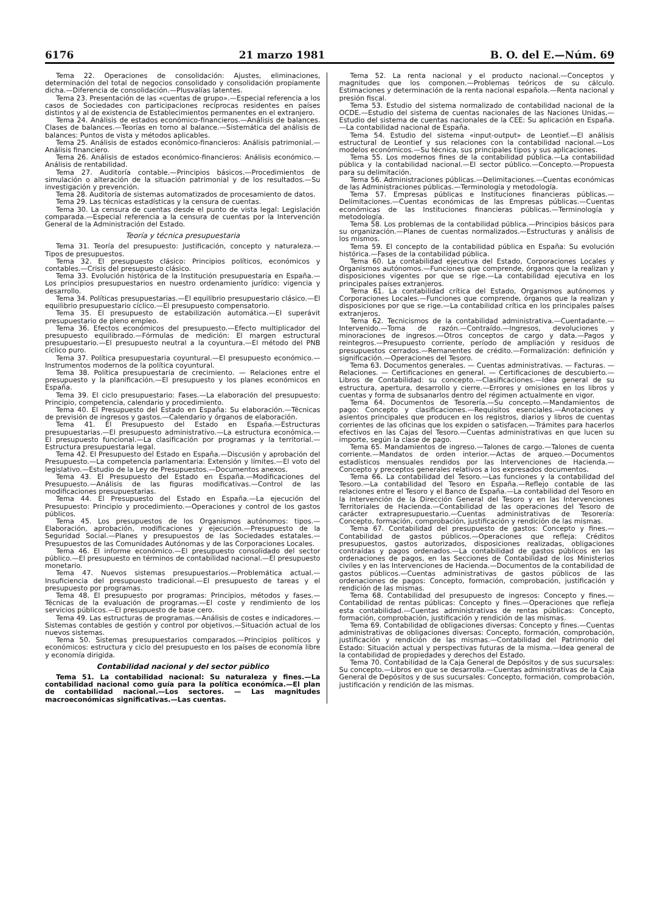6176 21 marzo 1981 B. O. del E.—Núm. 69
Tema 22. Operaciones de consolidación: Ajustes, eliminaciones, determinación del total de negocios consolidado y consolidación propiamente dicha.—Diferencia de consolidación.—Plusvalías latentes.
Tema 23. Presentación de las «cuentas de grupo».—Especial referencia a los casos de Sociedades con participaciones recíprocas residentes en países distintos y al de existencia de Establecimientos permanentes en el extranjero.
Tema 24. Análisis de estados económico-financieros.—Análisis de balances. Clases de balances.—Teorías en torno al balance.—Sistemática del análisis de balances: Puntos de vista y métodos aplicables.
Tema 25. Análisis de estados económico-financieros: Análisis patrimonial.—Análisis financiero.
Tema 26. Análisis de estados económico-financieros: Análisis económico.—Análisis de rentabilidad.
Tema 27. Auditoría contable.—Principios básicos.—Procedimientos de simulación o alteración de la situación patrimonial y de los resultados.—Su investigación y prevención.
Tema 28. Auditoría de sistemas automatizados de procesamiento de datos.
Tema 29. Las técnicas estadísticas y la censura de cuentas.
Tema 30. La censura de cuentas desde el punto de vista legal: Legislación comparada.—Especial referencia a la censura de cuentas por la Intervención General de la Administración del Estado.
Teoría y técnica presupuestaria
Tema 31. Teoría del presupuesto: Justificación, concepto y naturaleza.—Tipos de presupuestos.
Tema 32. El presupuesto clásico: Principios políticos, económicos y contables.—Crisis del presupuesto clásico.
Tema 33. Evolución histórica de la Institución presupuestaria en España.—Los principios presupuestarios en nuestro ordenamiento jurídico: vigencia y desarrollo.
Tema 34. Políticas presupuestarias.—El equilibrio presupuestario clásico.—El equilibrio presupuestario cíclico.—El presupuesto compensatorio.
Tema 35. El presupuesto de estabilización automática.—El superávit presupuestario de pleno empleo.
Tema 36. Efectos económicos del presupuesto.—Efecto multiplicador del presupuesto equilibrado.—Fórmulas de medición: El margen estructural presupuestario.—El presupuesto neutral a la coyuntura.—El método del PNB cíclico puro.
Tema 37. Política presupuestaria coyuntural.—El presupuesto económico.—Instrumentos modernos de la política coyuntural.
Tema 38. Política presupuestaria de crecimiento. — Relaciones entre el presupuesto y la planificación.—El presupuesto y los planes económicos en España.
Tema 39. El ciclo presupuestario: Fases.—La elaboración del presupuesto: Principio, competencia, calendario y procedimiento.
Tema 40. El Presupuesto del Estado en España: Su elaboración.—Técnicas de previsión de ingresos y gastos.—Calendario y órganos de elaboración.
Tema 41. El Presupuesto del Estado en España.—Estructuras presupuestarias.—El presupuesto administrativo.—La estructura económica.—El presupuesto funcional.—La clasificación por programas y la territorial.—Estructura presupuestaria legal.
Tema 42. El Presupuesto del Estado en España.—Discusión y aprobación del Presupuesto.—La competencia parlamentaria: Extensión y límites.—El voto del legislativo.—Estudio de la Ley de Presupuestos.—Documentos anexos.
Tema 43. El Presupuesto del Estado en España.—Modificaciones del Presupuesto.—Análisis de las figuras modificativas.—Control de las modificaciones presupuestarias.
Tema 44. El Presupuesto del Estado en España.—La ejecución del Presupuesto: Principio y procedimiento.—Operaciones y control de los gastos públicos.
Tema 45. Los presupuestos de los Organismos autónomos: tipos.—Elaboración, aprobación, modificaciones y ejecución.—Presupuesto de la Seguridad Social.—Planes y presupuestos de las Sociedades estatales.—Presupuestos de las Comunidades Autónomas y de las Corporaciones Locales.
Tema 46. El informe económico.—El presupuesto consolidado del sector público.—El presupuesto en términos de contabilidad nacional.—El presupuesto monetario.
Tema 47. Nuevos sistemas presupuestarios.—Problemática actual.—Insuficiencia del presupuesto tradicional.—El presupuesto de tareas y el presupuesto por programas.
Tema 48. El presupuesto por programas: Principios, métodos y fases.—Técnicas de la evaluación de programas.—El coste y rendimiento de los servicios públicos.—El presupuesto de base cero.
Tema 49. Las estructuras de programas.—Análisis de costes e indicadores.—Sistemas contables de gestión y control por objetivos.—Situación actual de los nuevos sistemas.
Tema 50. Sistemas presupuestarios comparados.—Principios políticos y económicos: estructura y ciclo del presupuesto en los países de economía libre y economía dirigida.
Contabilidad nacional y del sector público
Tema 51. La contabilidad nacional: Su naturaleza y fines.—La contabilidad nacional como guía para la política económica.—El plan de contabilidad nacional.—Los sectores. — Las magnitudes macroeconómicas significativas.—Las cuentas.
Tema 52. La renta nacional y el producto nacional.—Conceptos y magnitudes que los componen.—Problemas teóricos de su cálculo. Estimaciones y determinación de la renta nacional española.—Renta nacional y presión fiscal.
Tema 53. Estudio del sistema normalizado de contabilidad nacional de la OCDE.—Estudio del sistema de cuentas nacionales de las Naciones Unidas.—Estudio del sistema de cuentas nacionales de la CEE: Su aplicación en España.—La contabilidad nacional de España.
Tema 54. Estudio del sistema «input-output» de Leontief.—El análisis estructural de Leontief y sus relaciones con la contabilidad nacional.—Los modelos económicos.—Su técnica, sus principales tipos y sus aplicaciones.
Tema 55. Los modernos fines de la contabilidad pública.—La contabilidad pública y la contabilidad nacional.—El sector público.—Concepto.—Propuesta para su delimitación.
Tema 56. Administraciones públicas.—Delimitaciones.—Cuentas económicas de las Administraciones públicas.—Terminología y metodología.
Tema 57. Empresas públicas e Instituciones financieras públicas.—Delimitaciones.—Cuentas económicas de las Empresas públicas.—Cuentas económicas de las Instituciones financieras públicas.—Terminología y metodología.
Tema 58. Los problemas de la contabilidad pública.—Principios básicos para su organización.—Planes de cuentas normalizados.—Estructuras y análisis de los mismos.
Tema 59. El concepto de la contabilidad pública en España: Su evolución histórica.—Fases de la contabilidad pública.
Tema 60. La contabilidad ejecutiva del Estado, Corporaciones Locales y Organismos autónomos.—Funciones que comprende, órganos que la realizan y disposiciones vigentes por que se rige.—La contabilidad ejecutiva en los principales países extranjeros.
Tema 61. La contabilidad crítica del Estado, Organismos autónomos y Corporaciones Locales.—Funciones que comprende, órganos que la realizan y disposiciones por que se rige.—La contabilidad crítica en los principales países extranjeros.
Tema 62. Tecnicismos de la contabilidad administrativa.—Cuentadante.—Intervenido.—Toma de razón.—Contraído.—Ingresos, devoluciones y minoraciones de ingresos.—Otros conceptos de cargo y data.—Pagos y reintegros.—Presupuesto corriente, período de ampliación y residuos de presupuestos cerrados.—Remanentes de crédito.—Formalización: definición y significación.—Operaciones del Tesoro.
Tema 63. Documentos generales. — Cuentas administrativas. — Facturas. — Relaciones. — Certificaciones en general. — Certificaciones de descubierto.—Libros de Contabilidad: su concepto.—Clasificaciones.—Idea general de su estructura, apertura, desarrollo y cierre.—Errores y omisiones en los libros y cuentas y forma de subsanarlos dentro del régimen actualmente en vigor.
Tema 64. Documentos de Tesorería.—Su concepto.—Mandamientos de pago: Concepto y clasificaciones.—Requisitos esenciales.—Anotaciones y asientos principales que producen en los registros, diarios y libros de cuentas corrientes de las oficinas que los expiden o satisfacen.—Trámites para hacerlos efectivos en las Cajas del Tesoro.—Cuentas administrativas en que lucen su importe, según la clase de pago.
Tema 65. Mandamientos de ingreso.—Talones de cargo.—Talones de cuenta corriente.—Mandatos de orden interior.—Actas de arqueo.—Documentos estadísticos mensuales rendidos por las Intervenciones de Hacienda.—Concepto y preceptos generales relativos a los expresados documentos.
Tema 66. La contabilidad del Tesoro.—Las funciones y la contabilidad del Tesoro.—La contabilidad del Tesoro en España.—Reflejo contable de las relaciones entre el Tesoro y el Banco de España.—La contabilidad del Tesoro en la Intervención de la Dirección General del Tesoro y en las Intervenciones Territoriales de Hacienda.—Contabilidad de las operaciones del Tesoro de carácter extrapresupuestario.—Cuentas administrativas de Tesorería: Concepto, formación, comprobación, justificación y rendición de las mismas.
Tema 67. Contabilidad del presupuesto de gastos: Concepto y fines.—Contabilidad de gastos públicos.—Operaciones que refleja: Créditos presupuestos, gastos autorizados, disposiciones realizadas, obligaciones contraídas y pagos ordenados.—La contabilidad de gastos públicos en las ordenaciones de pagos, en las Secciones de Contabilidad de los Ministerios civiles y en las Intervenciones de Hacienda.—Documentos de la contabilidad de gastos públicos.—Cuentas administrativas de gastos públicos de las ordenaciones de pagos: Concepto, formación, comprobación, justificación y rendición de las mismas.
Tema 68. Contabilidad del presupuesto de ingresos: Concepto y fines.—Contabilidad de rentas públicas: Concepto y fines.—Operaciones que refleja esta contabilidad.—Cuentas administrativas de rentas públicas: Concepto, formación, comprobación, justificación y rendición de las mismas.
Tema 69. Contabilidad de obligaciones diversas: Concepto y fines.—Cuentas administrativas de obligaciones diversas: Concepto, formación, comprobación, justificación y rendición de las mismas.—Contabilidad del Patrimonio del Estado: Situación actual y perspectivas futuras de la misma.—Idea general de la contabilidad de propiedades y derechos del Estado.
Tema 70. Contabilidad de la Caja General de Depósitos y de sus sucursales: Su concepto.—Libros en que se desarrolla.—Cuentas administrativas de la Caja General de Depósitos y de sus sucursales: Concepto, formación, comprobación, justificación y rendición de las mismas.